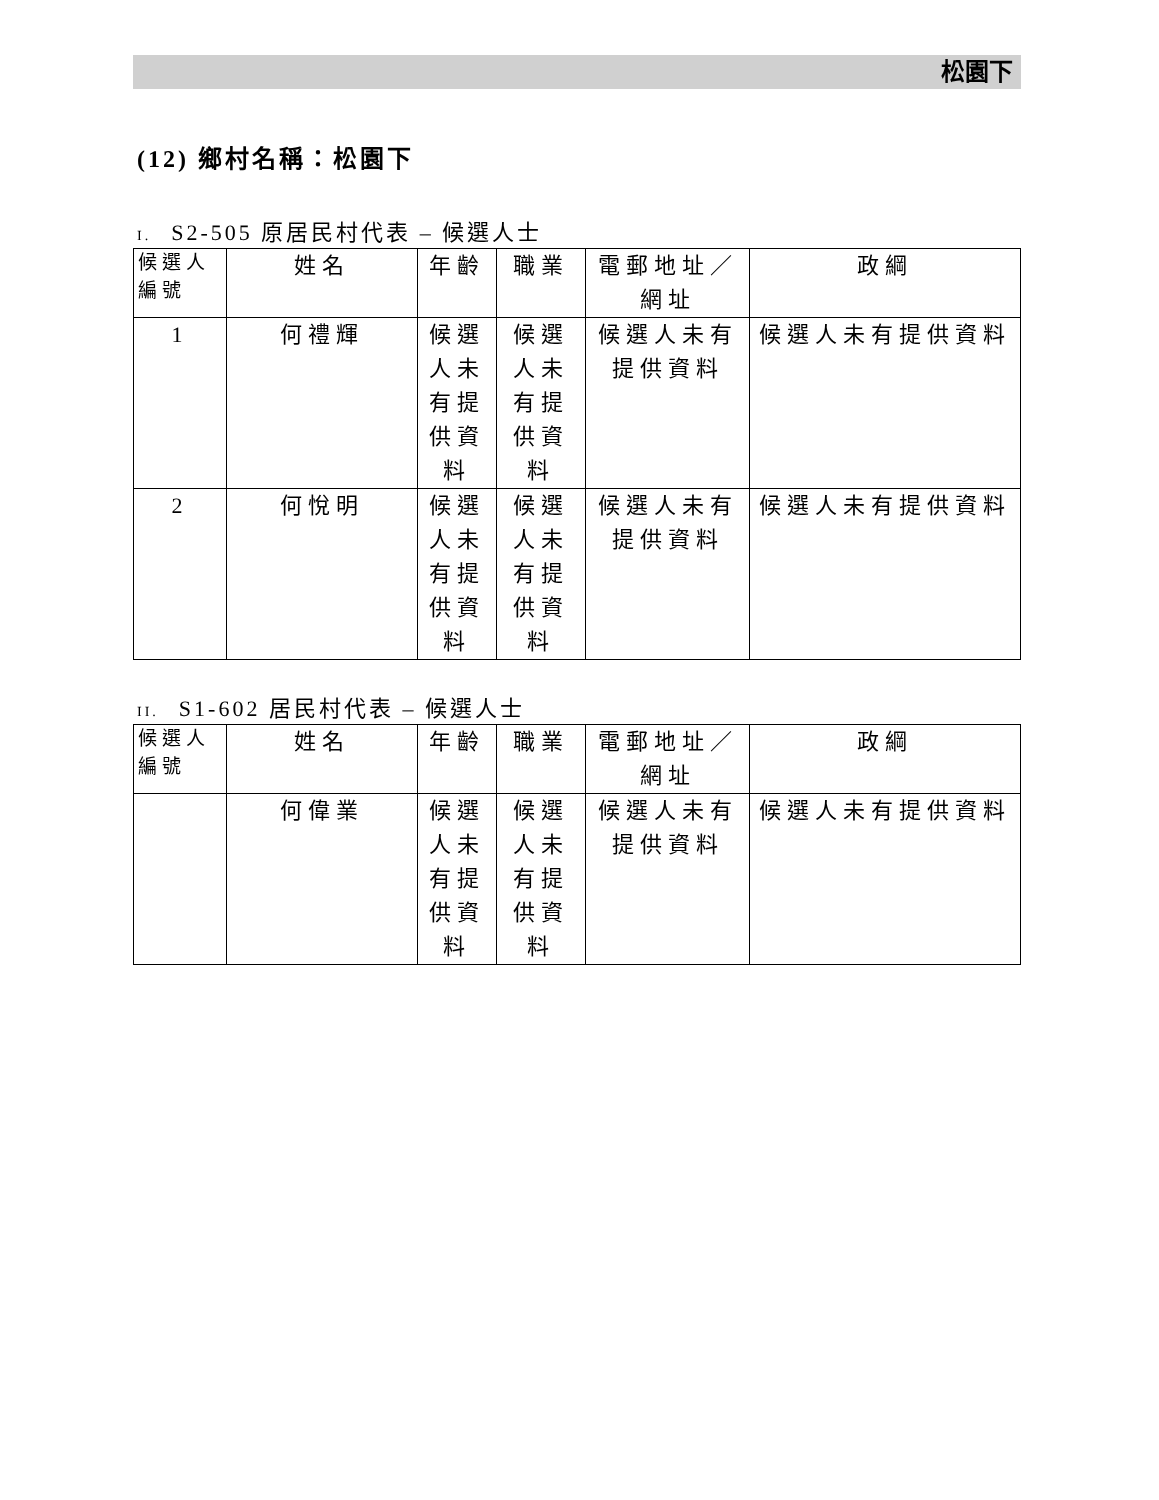松園下
(12) 鄉村名稱：松園下
I. S2-505 原居民村代表 – 候選人士
| 候選人編號 | 姓名 | 年齡 | 職業 | 電郵地址／網址 | 政綱 |
| --- | --- | --- | --- | --- | --- |
| 1 | 何禮輝 | 候選人未有提供資料 | 候選人未有提供資料 | 候選人未有提供資料 | 候選人未有提供資料 |
| 2 | 何悅明 | 候選人未有提供資料 | 候選人未有提供資料 | 候選人未有提供資料 | 候選人未有提供資料 |
II. S1-602 居民村代表 – 候選人士
| 候選人編號 | 姓名 | 年齡 | 職業 | 電郵地址／網址 | 政綱 |
| --- | --- | --- | --- | --- | --- |
| | 何偉業 | 候選人未有提供資料 | 候選人未有提供資料 | 候選人未有提供資料 | 候選人未有提供資料 |